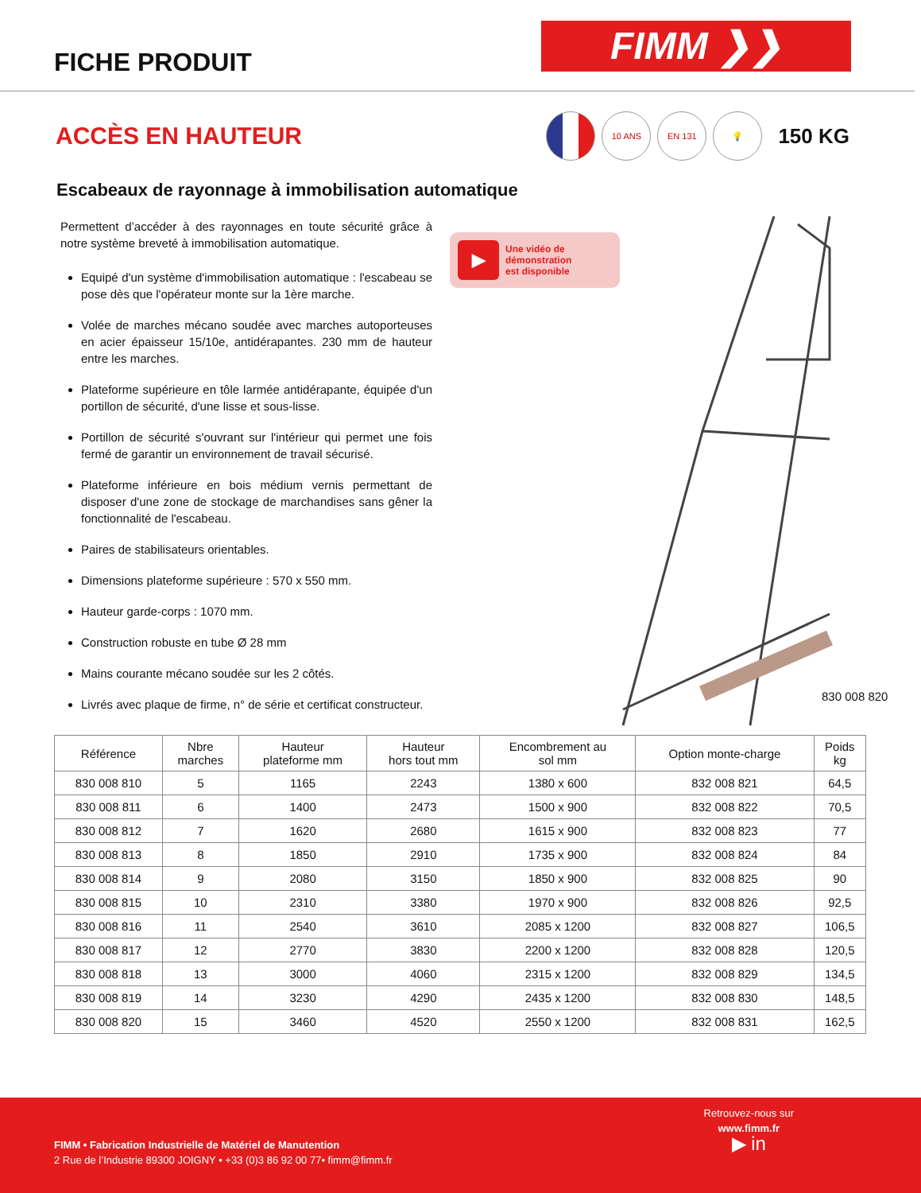FICHE PRODUIT
FIMM ❯❯
ACCÈS EN HAUTEUR
10 ANS EN 131 💡
150 KG
Escabeaux de rayonnage à immobilisation automatique
Permettent d’accéder à des rayonnages en toute sécurité grâce à notre système breveté à immobilisation automatique.
Equipé d'un système d'immobilisation automatique : l'escabeau se pose dès que l'opérateur monte sur la 1ère marche.
Volée de marches mécano soudée avec marches autoporteuses en acier épaisseur 15/10e, antidérapantes. 230 mm de hauteur entre les marches.
Plateforme supérieure en tôle larmée antidérapante, équipée d'un portillon de sécurité, d'une lisse et sous-lisse.
Portillon de sécurité s'ouvrant sur l'intérieur qui permet une fois fermé de garantir un environnement de travail sécurisé.
Plateforme inférieure en bois médium vernis permettant de disposer d'une zone de stockage de marchandises sans gêner la fonctionnalité de l'escabeau.
Paires de stabilisateurs orientables.
Dimensions plateforme supérieure : 570 x 550 mm.
Hauteur garde-corps : 1070 mm.
Construction robuste en tube Ø 28 mm
Mains courante mécano soudée sur les 2 côtés.
Livrés avec plaque de firme, n° de série et certificat constructeur.
▶
Une vidéo de
démonstration
est disponible
830 008 820
| Référence | Nbre marches | Hauteur plateforme mm | Hauteur hors tout mm | Encombrement au sol mm | Option monte-charge | Poids kg |
| --- | --- | --- | --- | --- | --- | --- |
| 830 008 810 | 5 | 1165 | 2243 | 1380 x 600 | 832 008 821 | 64,5 |
| 830 008 811 | 6 | 1400 | 2473 | 1500 x 900 | 832 008 822 | 70,5 |
| 830 008 812 | 7 | 1620 | 2680 | 1615 x 900 | 832 008 823 | 77 |
| 830 008 813 | 8 | 1850 | 2910 | 1735 x 900 | 832 008 824 | 84 |
| 830 008 814 | 9 | 2080 | 3150 | 1850 x 900 | 832 008 825 | 90 |
| 830 008 815 | 10 | 2310 | 3380 | 1970 x 900 | 832 008 826 | 92,5 |
| 830 008 816 | 11 | 2540 | 3610 | 2085 x 1200 | 832 008 827 | 106,5 |
| 830 008 817 | 12 | 2770 | 3830 | 2200 x 1200 | 832 008 828 | 120,5 |
| 830 008 818 | 13 | 3000 | 4060 | 2315 x 1200 | 832 008 829 | 134,5 |
| 830 008 819 | 14 | 3230 | 4290 | 2435 x 1200 | 832 008 830 | 148,5 |
| 830 008 820 | 15 | 3460 | 4520 | 2550 x 1200 | 832 008 831 | 162,5 |
FIMM • Fabrication Industrielle de Matériel de Manutention
2 Rue de l’Industrie 89300 JOIGNY • +33 (0)3 86 92 00 77• fimm@fimm.fr
Retrouvez-nous sur
www.fimm.fr
▶ in